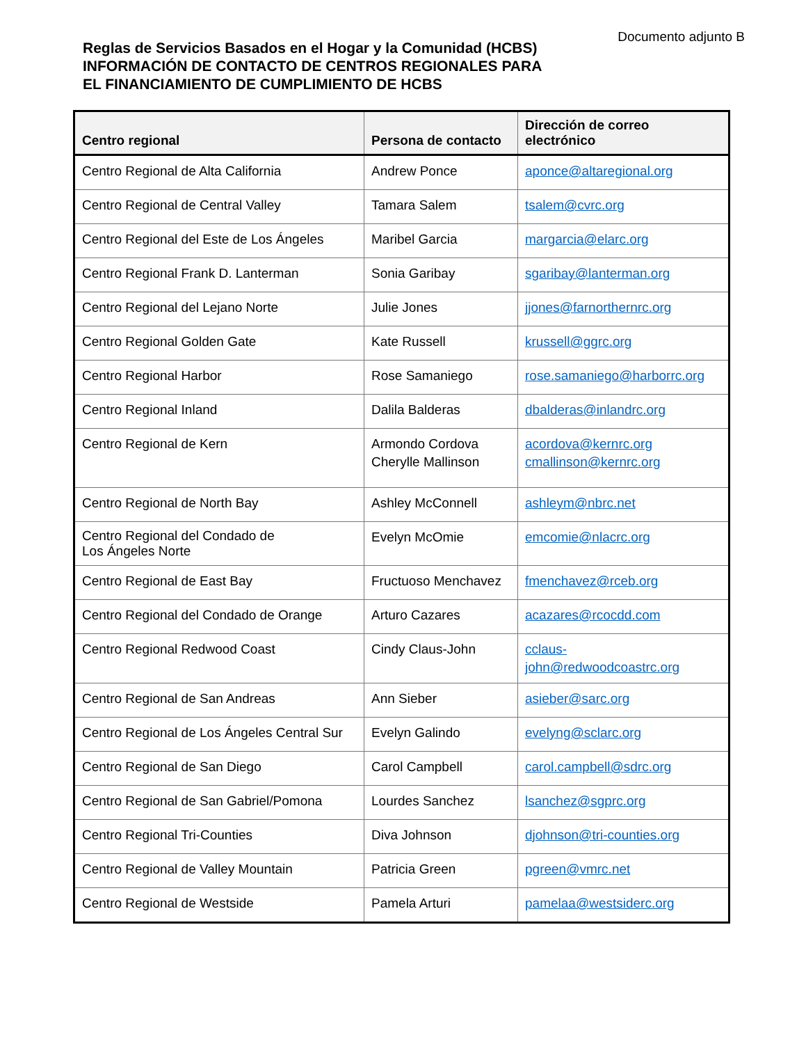Documento adjunto B
Reglas de Servicios Basados en el Hogar y la Comunidad (HCBS)
INFORMACIÓN DE CONTACTO DE CENTROS REGIONALES PARA
EL FINANCIAMIENTO DE CUMPLIMIENTO DE HCBS
| Centro regional | Persona de contacto | Dirección de correo electrónico |
| --- | --- | --- |
| Centro Regional de Alta California | Andrew Ponce | aponce@altaregional.org |
| Centro Regional de Central Valley | Tamara Salem | tsalem@cvrc.org |
| Centro Regional del Este de Los Ángeles | Maribel Garcia | margarcia@elarc.org |
| Centro Regional Frank D. Lanterman | Sonia Garibay | sgaribay@lanterman.org |
| Centro Regional del Lejano Norte | Julie Jones | jjones@farnorthernrc.org |
| Centro Regional Golden Gate | Kate Russell | krussell@ggrc.org |
| Centro Regional Harbor | Rose Samaniego | rose.samaniego@harborrc.org |
| Centro Regional Inland | Dalila Balderas | dbalderas@inlandrc.org |
| Centro Regional de Kern | Armondo Cordova Cherylle Mallinson | acordova@kernrc.org cmallinson@kernrc.org |
| Centro Regional de North Bay | Ashley McConnell | ashleym@nbrc.net |
| Centro Regional del Condado de Los Ángeles Norte | Evelyn McOmie | emcomie@nlacrc.org |
| Centro Regional de East Bay | Fructuoso Menchavez | fmenchavez@rceb.org |
| Centro Regional del Condado de Orange | Arturo Cazares | acazares@rcocdd.com |
| Centro Regional Redwood Coast | Cindy Claus-John | cclaus-john@redwoodcoastrc.org |
| Centro Regional de San Andreas | Ann Sieber | asieber@sarc.org |
| Centro Regional de Los Ángeles Central Sur | Evelyn Galindo | evelyng@sclarc.org |
| Centro Regional de San Diego | Carol Campbell | carol.campbell@sdrc.org |
| Centro Regional de San Gabriel/Pomona | Lourdes Sanchez | lsanchez@sgprc.org |
| Centro Regional Tri-Counties | Diva Johnson | djohnson@tri-counties.org |
| Centro Regional de Valley Mountain | Patricia Green | pgreen@vmrc.net |
| Centro Regional de Westside | Pamela Arturi | pamelaa@westsiderc.org |